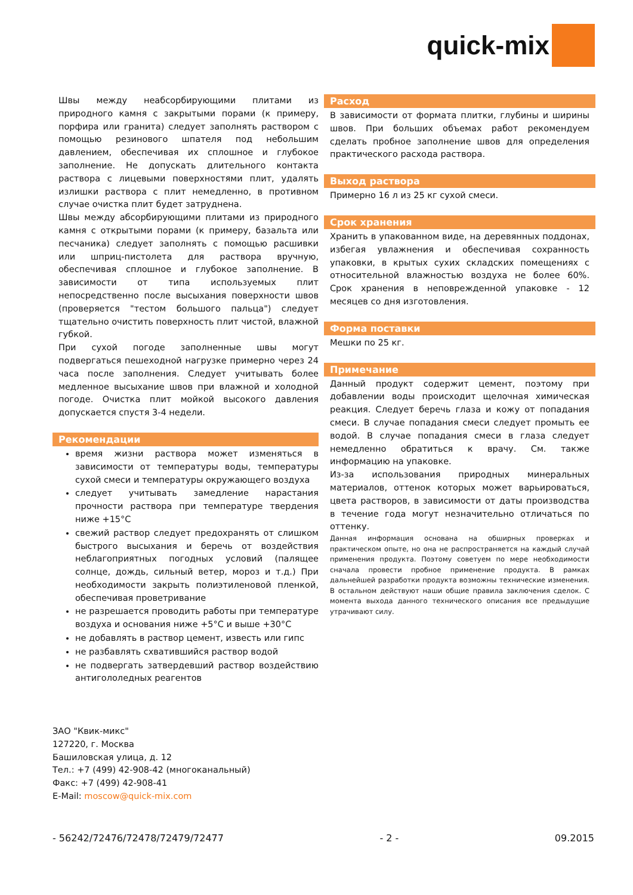quick-mix
Швы между неабсорбирующими плитами из природного камня с закрытыми порами (к примеру, порфира или гранита) следует заполнять раствором с помощью резинового шпателя под небольшим давлением, обеспечивая их сплошное и глубокое заполнение. Не допускать длительного контакта раствора с лицевыми поверхностями плит, удалять излишки раствора с плит немедленно, в противном случае очистка плит будет затруднена.
Швы между абсорбирующими плитами из природного камня с открытыми порами (к примеру, базальта или песчаника) следует заполнять с помощью расшивки или шприц-пистолета для раствора вручную, обеспечивая сплошное и глубокое заполнение. В зависимости от типа используемых плит непосредственно после высыхания поверхности швов (проверяется "тестом большого пальца") следует тщательно очистить поверхность плит чистой, влажной губкой.
При сухой погоде заполненные швы могут подвергаться пешеходной нагрузке примерно через 24 часа после заполнения. Следует учитывать более медленное высыхание швов при влажной и холодной погоде. Очистка плит мойкой высокого давления допускается спустя 3-4 недели.
Рекомендации
время жизни раствора может изменяться в зависимости от температуры воды, температуры сухой смеси и температуры окружающего воздуха
следует учитывать замедление нарастания прочности раствора при температуре твердения ниже +15°С
свежий раствор следует предохранять от слишком быстрого высыхания и беречь от воздействия неблагоприятных погодных условий (палящее солнце, дождь, сильный ветер, мороз и т.д.) При необходимости закрыть полиэтиленовой пленкой, обеспечивая проветривание
не разрешается проводить работы при температуре воздуха и основания ниже +5°С и выше +30°С
не добавлять в раствор цемент, известь или гипс
не разбавлять схватившийся раствор водой
не подвергать затвердевший раствор воздействию антигололедных реагентов
Расход
В зависимости от формата плитки, глубины и ширины швов. При больших объемах работ рекомендуем сделать пробное заполнение швов для определения практического расхода раствора.
Выход раствора
Примерно 16 л из 25 кг сухой смеси.
Срок хранения
Хранить в упакованном виде, на деревянных поддонах, избегая увлажнения и обеспечивая сохранность упаковки, в крытых сухих складских помещениях с относительной влажностью воздуха не более 60%. Срок хранения в неповрежденной упаковке - 12 месяцев со дня изготовления.
Форма поставки
Мешки по 25 кг.
Примечание
Данный продукт содержит цемент, поэтому при добавлении воды происходит щелочная химическая реакция. Следует беречь глаза и кожу от попадания смеси. В случае попадания смеси следует промыть ее водой. В случае попадания смеси в глаза следует немедленно обратиться к врачу. См. также информацию на упаковке.
Из-за использования природных минеральных материалов, оттенок которых может варьироваться, цвета растворов, в зависимости от даты производства в течение года могут незначительно отличаться по оттенку.
Данная информация основана на обширных проверках и практическом опыте, но она не распространяется на каждый случай применения продукта. Поэтому советуем по мере необходимости сначала провести пробное применение продукта. В рамках дальнейшей разработки продукта возможны технические изменения. В остальном действуют наши общие правила заключения сделок. С момента выхода данного технического описания все предыдущие утрачивают силу.
ЗАО "Квик-микс"
127220, г. Москва
Башиловская улица, д. 12
Тел.: +7 (499) 42-908-42 (многоканальный)
Факс: +7 (499) 42-908-41
E-Mail: moscow@quick-mix.com
- 56242/72476/72478/72479/72477 - 2 - 09.2015